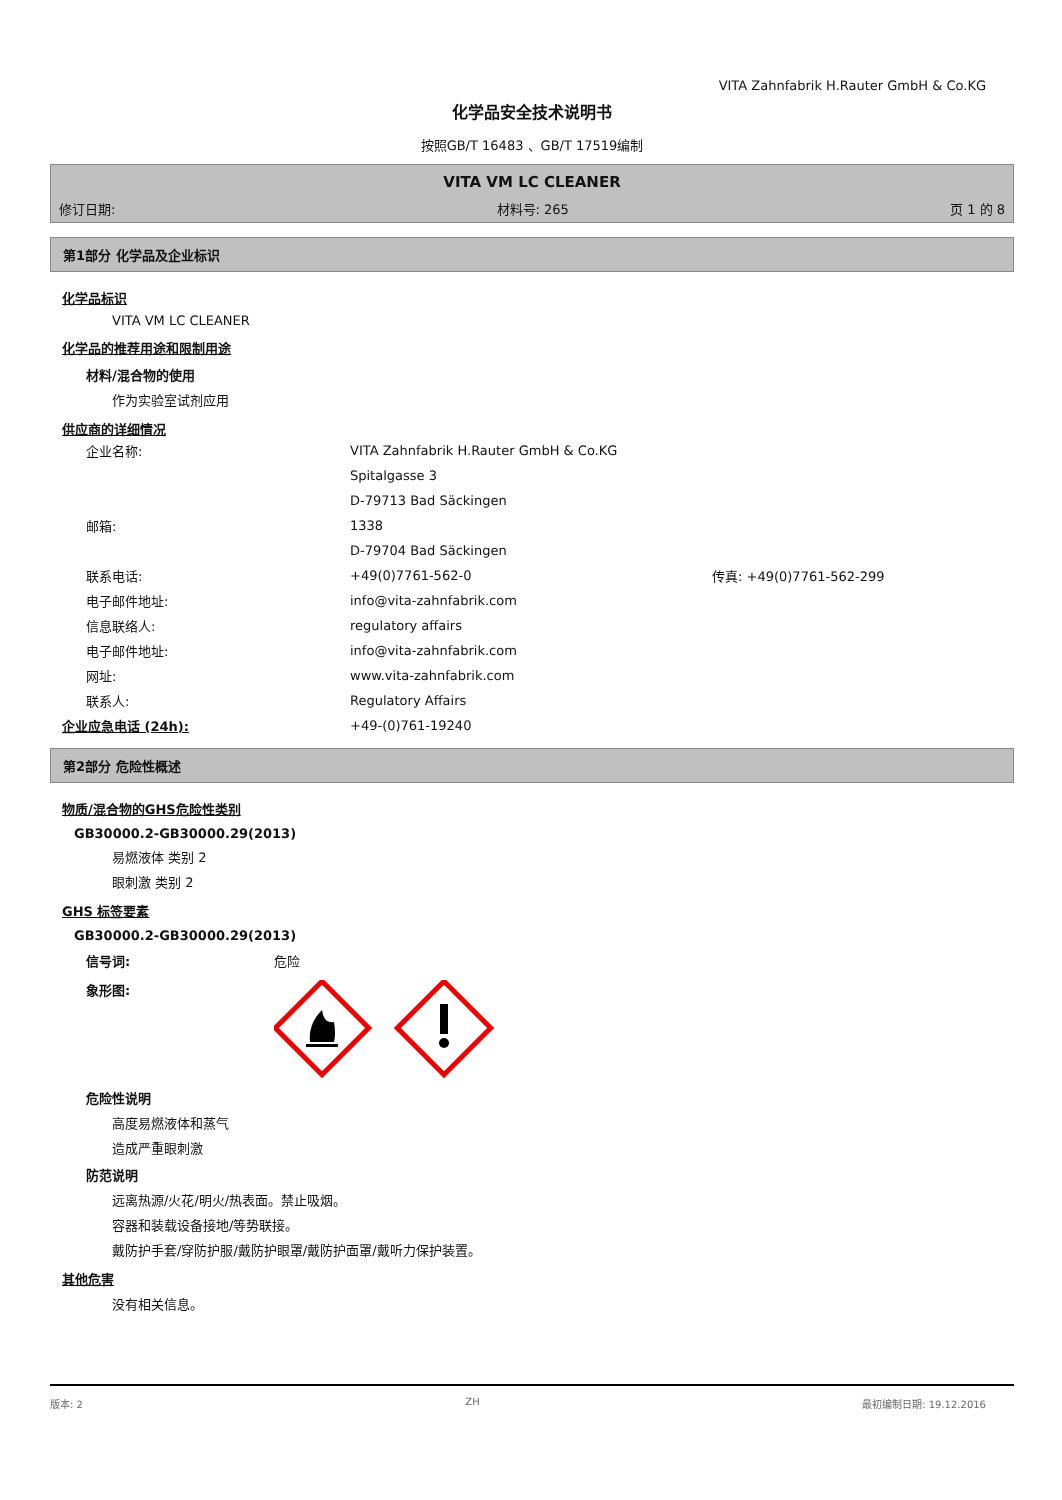VITA Zahnfabrik H.Rauter GmbH & Co.KG
化学品安全技术说明书
按照GB/T 16483 、GB/T 17519编制
VITA VM LC CLEANER
修订日期: 材料号: 265 页 1 的 8
第1部分 化学品及企业标识
化学品标识
VITA VM LC CLEANER
化学品的推荐用途和限制用途
材料/混合物的使用
作为实验室试剂应用
供应商的详细情况
企业名称: VITA Zahnfabrik H.Rauter GmbH & Co.KG
Spitalgasse 3
D-79713 Bad Säckingen
邮箱: 1338
D-79704 Bad Säckingen
联系电话: +49(0)7761-562-0 传真: +49(0)7761-562-299
电子邮件地址: info@vita-zahnfabrik.com
信息联络人: regulatory affairs
电子邮件地址: info@vita-zahnfabrik.com
网址: www.vita-zahnfabrik.com
联系人: Regulatory Affairs
企业应急电话 (24h): +49-(0)761-19240
第2部分 危险性概述
物质/混合物的GHS危险性类别
GB30000.2-GB30000.29(2013)
易燃液体 类别 2
眼刺激 类别 2
GHS 标签要素
GB30000.2-GB30000.29(2013)
信号词: 危险
象形图:
危险性说明
高度易燃液体和蒸气
造成严重眼刺激
防范说明
远离热源/火花/明火/热表面。禁止吸烟。
容器和装载设备接地/等势联接。
戴防护手套/穿防护服/戴防护眼罩/戴防护面罩/戴听力保护装置。
其他危害
没有相关信息。
版本: 2 ZH 最初编制日期: 19.12.2016